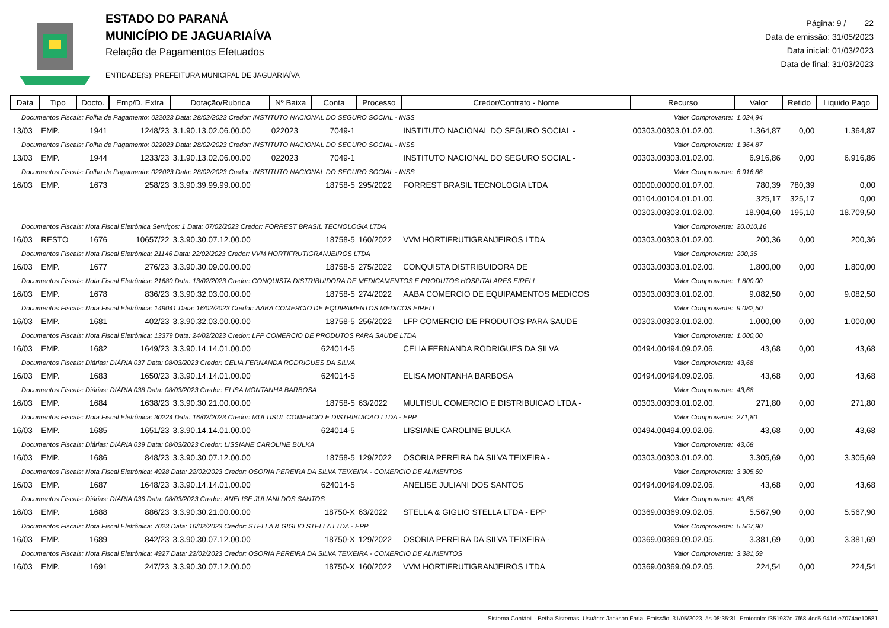ESTADO DO PARANÁ
MUNICÍPIO DE JAGUARIAÍVA
Relação de Pagamentos Efetuados
ENTIDADE(S): PREFEITURA MUNICIPAL DE JAGUARIAÍVA
Página: 9 / 22
Data de emissão: 31/05/2023
Data inicial: 01/03/2023
Data de final: 31/03/2023
| Data | Tipo | Docto. | Emp/D. Extra | Dotação/Rubrica | Nº Baixa | Conta | Processo | Credor/Contrato - Nome | Recurso | Valor | Retido | Liquido Pago |
| --- | --- | --- | --- | --- | --- | --- | --- | --- | --- | --- | --- | --- |
| Documentos Fiscais: Folha de Pagamento: 022023 Data: 28/02/2023 Credor: INSTITUTO NACIONAL DO SEGURO SOCIAL - INSS Valor Comprovante: | | | | | | | | | | 1.024,94 | | |
| 13/03 | EMP. | 1941 | 1248/23 | 3.1.90.13.02.06.00.00 | 022023 | 7049-1 | | INSTITUTO NACIONAL DO SEGURO SOCIAL - | 00303.00303.01.02.00. | 1.364,87 | 0,00 | 1.364,87 |
| Documentos Fiscais: Folha de Pagamento: 022023 Data: 28/02/2023 Credor: INSTITUTO NACIONAL DO SEGURO SOCIAL - INSS Valor Comprovante: | | | | | | | | | | 1.364,87 | | |
| 13/03 | EMP. | 1944 | 1233/23 | 3.1.90.13.02.06.00.00 | 022023 | 7049-1 | | INSTITUTO NACIONAL DO SEGURO SOCIAL - | 00303.00303.01.02.00. | 6.916,86 | 0,00 | 6.916,86 |
| Documentos Fiscais: Folha de Pagamento: 022023 Data: 28/02/2023 Credor: INSTITUTO NACIONAL DO SEGURO SOCIAL - INSS Valor Comprovante: | | | | | | | | | | 6.916,86 | | |
| 16/03 | EMP. | 1673 | 258/23 | 3.3.90.39.99.99.00.00 | | 18758-5 | 295/2022 | FORREST BRASIL TECNOLOGIA LTDA | 00000.00000.01.07.00. | 780,39 | 780,39 | 0,00 |
| | | | | | | | | | 00104.00104.01.01.00. | 325,17 | 325,17 | 0,00 |
| | | | | | | | | | 00303.00303.01.02.00. | 18.904,60 | 195,10 | 18.709,50 |
| Documentos Fiscais: Nota Fiscal Eletrônica Serviços: 1 Data: 07/02/2023 Credor: FORREST BRASIL TECNOLOGIA LTDA Valor Comprovante: | | | | | | | | | | 20.010,16 | | |
| 16/03 | RESTO | 1676 | 10657/22 | 3.3.90.30.07.12.00.00 | | 18758-5 | 160/2022 | VVM HORTIFRUTIGRANJEIROS LTDA | 00303.00303.01.02.00. | 200,36 | 0,00 | 200,36 |
| Documentos Fiscais: Nota Fiscal Eletrônica: 21146 Data: 22/02/2023 Credor: VVM HORTIFRUTIGRANJEIROS LTDA Valor Comprovante: | | | | | | | | | | 200,36 | | |
| 16/03 | EMP. | 1677 | 276/23 | 3.3.90.30.09.00.00.00 | | 18758-5 | 275/2022 | CONQUISTA DISTRIBUIDORA DE | 00303.00303.01.02.00. | 1.800,00 | 0,00 | 1.800,00 |
| Documentos Fiscais: Nota Fiscal Eletrônica: 21680 Data: 13/02/2023 Credor: CONQUISTA DISTRIBUIDORA DE MEDICAMENTOS E PRODUTOS HOSPITALARES EIRELI Valor Comprovante: | | | | | | | | | | 1.800,00 | | |
| 16/03 | EMP. | 1678 | 836/23 | 3.3.90.32.03.00.00.00 | | 18758-5 | 274/2022 | AABA COMERCIO DE EQUIPAMENTOS MEDICOS | 00303.00303.01.02.00. | 9.082,50 | 0,00 | 9.082,50 |
| Documentos Fiscais: Nota Fiscal Eletrônica: 149041 Data: 16/02/2023 Credor: AABA COMERCIO DE EQUIPAMENTOS MEDICOS EIRELI Valor Comprovante: | | | | | | | | | | 9.082,50 | | |
| 16/03 | EMP. | 1681 | 402/23 | 3.3.90.32.03.00.00.00 | | 18758-5 | 256/2022 | LFP COMERCIO DE PRODUTOS PARA SAUDE | 00303.00303.01.02.00. | 1.000,00 | 0,00 | 1.000,00 |
| Documentos Fiscais: Nota Fiscal Eletrônica: 13379 Data: 24/02/2023 Credor: LFP COMERCIO DE PRODUTOS PARA SAUDE LTDA Valor Comprovante: | | | | | | | | | | 1.000,00 | | |
| 16/03 | EMP. | 1682 | 1649/23 | 3.3.90.14.14.01.00.00 | | 624014-5 | | CELIA FERNANDA RODRIGUES DA SILVA | 00494.00494.09.02.06. | 43,68 | 0,00 | 43,68 |
| Documentos Fiscais: Diárias: DIÁRIA 037 Data: 08/03/2023 Credor: CELIA FERNANDA RODRIGUES DA SILVA Valor Comprovante: | | | | | | | | | | 43,68 | | |
| 16/03 | EMP. | 1683 | 1650/23 | 3.3.90.14.14.01.00.00 | | 624014-5 | | ELISA MONTANHA BARBOSA | 00494.00494.09.02.06. | 43,68 | 0,00 | 43,68 |
| Documentos Fiscais: Diárias: DIÁRIA 038 Data: 08/03/2023 Credor: ELISA MONTANHA BARBOSA Valor Comprovante: | | | | | | | | | | 43,68 | | |
| 16/03 | EMP. | 1684 | 1638/23 | 3.3.90.30.21.00.00.00 | | 18758-5 | 63/2022 | MULTISUL COMERCIO E DISTRIBUICAO LTDA - | 00303.00303.01.02.00. | 271,80 | 0,00 | 271,80 |
| Documentos Fiscais: Nota Fiscal Eletrônica: 30224 Data: 16/02/2023 Credor: MULTISUL COMERCIO E DISTRIBUICAO LTDA - EPP Valor Comprovante: | | | | | | | | | | 271,80 | | |
| 16/03 | EMP. | 1685 | 1651/23 | 3.3.90.14.14.01.00.00 | | 624014-5 | | LISSIANE CAROLINE BULKA | 00494.00494.09.02.06. | 43,68 | 0,00 | 43,68 |
| Documentos Fiscais: Diárias: DIÁRIA 039 Data: 08/03/2023 Credor: LISSIANE CAROLINE BULKA Valor Comprovante: | | | | | | | | | | 43,68 | | |
| 16/03 | EMP. | 1686 | 848/23 | 3.3.90.30.07.12.00.00 | | 18758-5 | 129/2022 | OSORIA PEREIRA DA SILVA TEIXEIRA - | 00303.00303.01.02.00. | 3.305,69 | 0,00 | 3.305,69 |
| Documentos Fiscais: Nota Fiscal Eletrônica: 4928 Data: 22/02/2023 Credor: OSORIA PEREIRA DA SILVA TEIXEIRA - COMERCIO DE ALIMENTOS Valor Comprovante: | | | | | | | | | | 3.305,69 | | |
| 16/03 | EMP. | 1687 | 1648/23 | 3.3.90.14.14.01.00.00 | | 624014-5 | | ANELISE JULIANI DOS SANTOS | 00494.00494.09.02.06. | 43,68 | 0,00 | 43,68 |
| Documentos Fiscais: Diárias: DIÁRIA 036 Data: 08/03/2023 Credor: ANELISE JULIANI DOS SANTOS Valor Comprovante: | | | | | | | | | | 43,68 | | |
| 16/03 | EMP. | 1688 | 886/23 | 3.3.90.30.21.00.00.00 | | 18750-X | 63/2022 | STELLA & GIGLIO STELLA LTDA - EPP | 00369.00369.09.02.05. | 5.567,90 | 0,00 | 5.567,90 |
| Documentos Fiscais: Nota Fiscal Eletrônica: 7023 Data: 16/02/2023 Credor: STELLA & GIGLIO STELLA LTDA - EPP Valor Comprovante: | | | | | | | | | | 5.567,90 | | |
| 16/03 | EMP. | 1689 | 842/23 | 3.3.90.30.07.12.00.00 | | 18750-X | 129/2022 | OSORIA PEREIRA DA SILVA TEIXEIRA - | 00369.00369.09.02.05. | 3.381,69 | 0,00 | 3.381,69 |
| Documentos Fiscais: Nota Fiscal Eletrônica: 4927 Data: 22/02/2023 Credor: OSORIA PEREIRA DA SILVA TEIXEIRA - COMERCIO DE ALIMENTOS Valor Comprovante: | | | | | | | | | | 3.381,69 | | |
| 16/03 | EMP. | 1691 | 247/23 | 3.3.90.30.07.12.00.00 | | 18750-X | 160/2022 | VVM HORTIFRUTIGRANJEIROS LTDA | 00369.00369.09.02.05. | 224,54 | 0,00 | 224,54 |
Sistema Contábil - Betha Sistemas. Usuário: Jackson.Faria. Emissão: 31/05/2023, às 08:35:31. Protocolo: f351937e-7f68-4cd5-941d-e7074ae10581